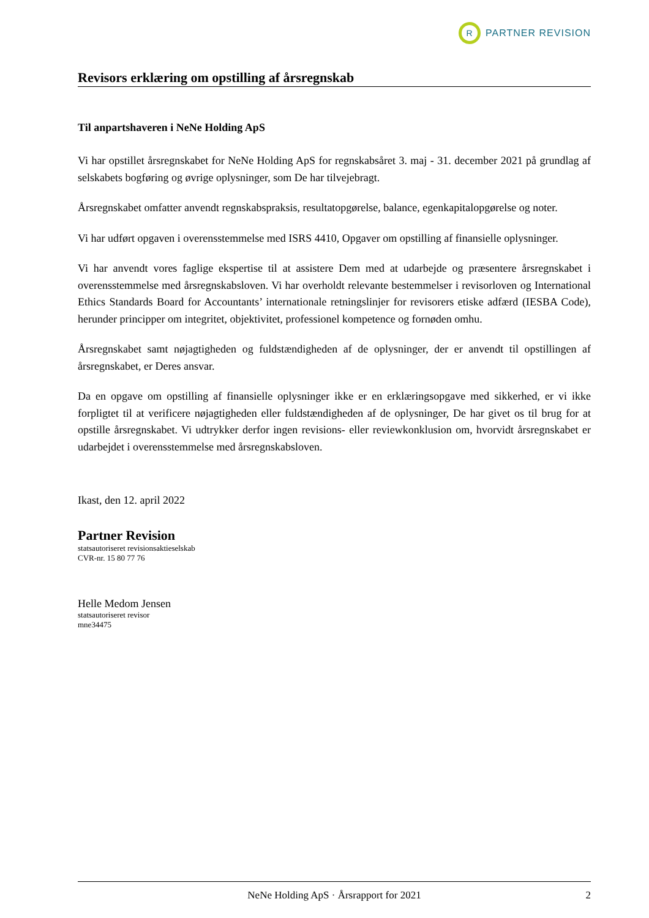R
PARTNER REVISION
Revisors erklæring om opstilling af årsregnskab
Til anpartshaveren i NeNe Holding ApS
Vi har opstillet årsregnskabet for NeNe Holding ApS for regnskabsåret 3. maj - 31. december 2021 på grundlag af selskabets bogføring og øvrige oplysninger, som De har tilvejebragt.
Årsregnskabet omfatter anvendt regnskabspraksis, resultatopgørelse, balance, egenkapitalopgørelse og noter.
Vi har udført opgaven i overensstemmelse med ISRS 4410, Opgaver om opstilling af finansielle oplysninger.
Vi har anvendt vores faglige ekspertise til at assistere Dem med at udarbejde og præsentere årsregnskabet i overensstemmelse med årsregnskabsloven. Vi har overholdt relevante bestemmelser i revisorloven og International Ethics Standards Board for Accountants’ internationale retningslinjer for revisorers etiske adfærd (IESBA Code), herunder principper om integritet, objektivitet, professionel kompetence og fornøden omhu.
Årsregnskabet samt nøjagtigheden og fuldstændigheden af de oplysninger, der er anvendt til opstillingen af årsregnskabet, er Deres ansvar.
Da en opgave om opstilling af finansielle oplysninger ikke er en erklæringsopgave med sikkerhed, er vi ikke forpligtet til at verificere nøjagtigheden eller fuldstændigheden af de oplysninger, De har givet os til brug for at opstille årsregnskabet. Vi udtrykker derfor ingen revisions- eller reviewkonklusion om, hvorvidt årsregnskabet er udarbejdet i overensstemmelse med årsregnskabsloven.
Ikast, den 12. april 2022
Partner Revision
statsautoriseret revisionsaktieselskab
CVR-nr. 15 80 77 76
Helle Medom Jensen
statsautoriseret revisor
mne34475
NeNe Holding ApS · Årsrapport for 2021 2